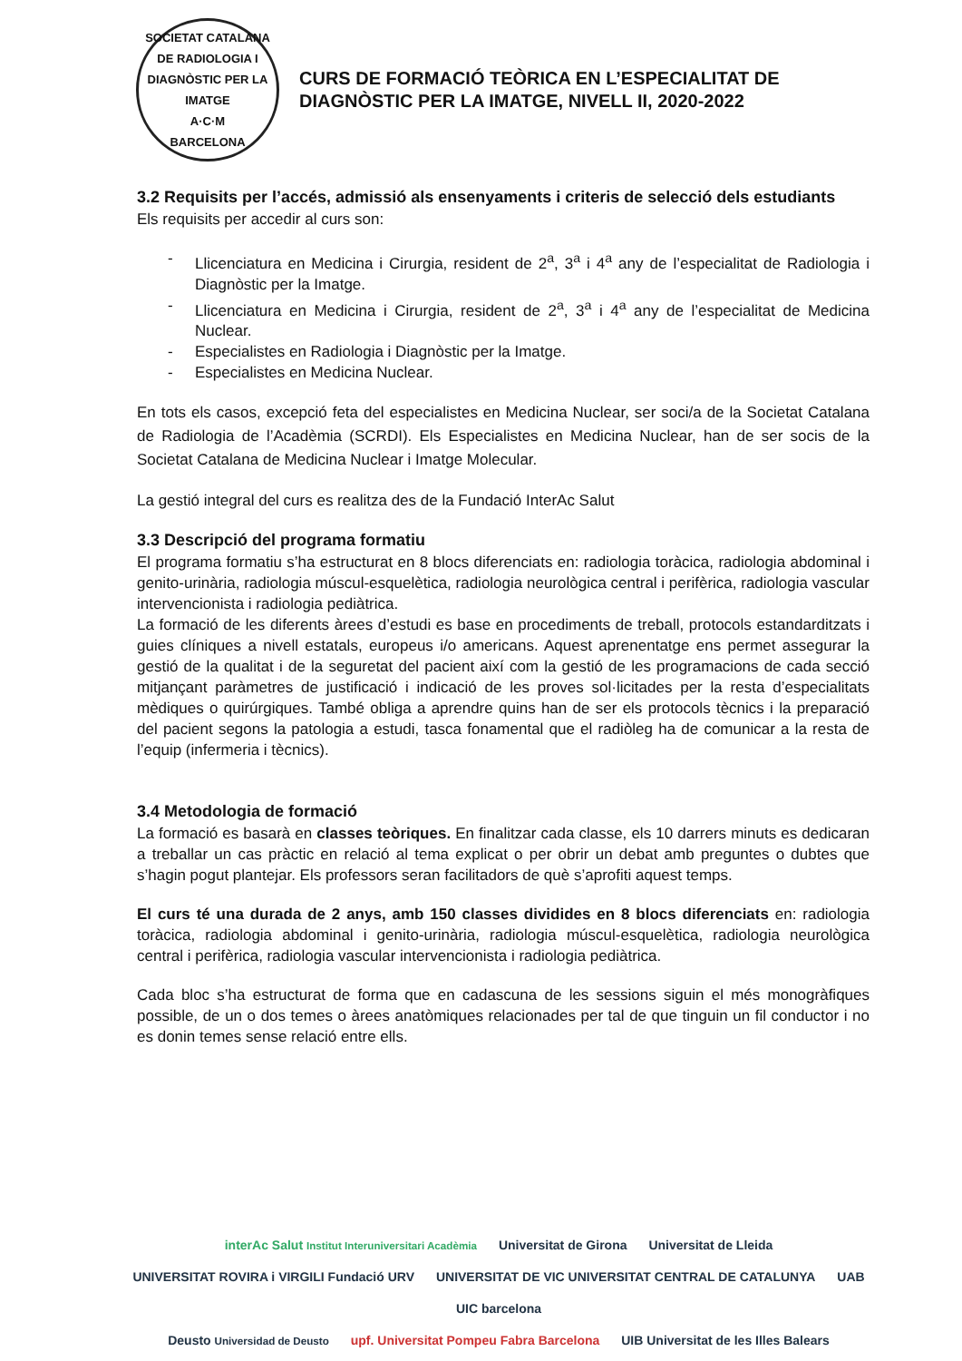SOCIETAT CATALANA DE RADIOLOGIA I DIAGNÒSTIC PER LA IMATGE
A·C·M
BARCELONA
CURS DE FORMACIÓ TEÒRICA EN L’ESPECIALITAT DE
DIAGNÒSTIC PER LA IMATGE, NIVELL II, 2020-2022
3.2 Requisits per l’accés, admissió als ensenyaments i criteris de selecció dels estudiants
Els requisits per accedir al curs son:
- Llicenciatura en Medicina i Cirurgia, resident de 2<sup>a</sup>, 3<sup>a</sup> i 4<sup>a</sup> any de l’especialitat de Radiologia i Diagnòstic per la Imatge.
- Llicenciatura en Medicina i Cirurgia, resident de 2<sup>a</sup>, 3<sup>a</sup> i 4<sup>a</sup> any de l’especialitat de Medicina Nuclear.
- Especialistes en Radiologia i Diagnòstic per la Imatge.
- Especialistes en Medicina Nuclear.
En tots els casos, excepció feta del especialistes en Medicina Nuclear, ser soci/a de la Societat Catalana de Radiologia de l’Acadèmia (SCRDI). Els Especialistes en Medicina Nuclear, han de ser socis de la Societat Catalana de Medicina Nuclear i Imatge Molecular.
La gestió integral del curs es realitza des de la Fundació InterAc Salut
3.3 Descripció del programa formatiu
El programa formatiu s’ha estructurat en 8 blocs diferenciats en: radiologia toràcica, radiologia abdominal i genito-urinària, radiologia múscul-esquelètica, radiologia neurològica central i perifèrica, radiologia vascular intervencionista i radiologia pediàtrica.
La formació de les diferents àrees d’estudi es base en procediments de treball, protocols estandarditzats i guies clíniques a nivell estatals, europeus i/o americans. Aquest aprenentatge ens permet assegurar la gestió de la qualitat i de la seguretat del pacient així com la gestió de les programacions de cada secció mitjançant paràmetres de justificació i indicació de les proves sol·licitades per la resta d’especialitats mèdiques o quirúrgiques. També obliga a aprendre quins han de ser els protocols tècnics i la preparació del pacient segons la patologia a estudi, tasca fonamental que el radiòleg ha de comunicar a la resta de l’equip (infermeria i tècnics).
3.4 Metodologia de formació
La formació es basarà en classes teòriques. En finalitzar cada classe, els 10 darrers minuts es dedicaran a treballar un cas pràctic en relació al tema explicat o per obrir un debat amb preguntes o dubtes que s’hagin pogut plantejar. Els professors seran facilitadors de què s’aprofiti aquest temps.
El curs té una durada de 2 anys, amb 150 classes dividides en 8 blocs diferenciats en: radiologia toràcica, radiologia abdominal i genito-urinària, radiologia múscul-esquelètica, radiologia neurològica central i perifèrica, radiologia vascular intervencionista i radiologia pediàtrica.
Cada bloc s’ha estructurat de forma que en cadascuna de les sessions siguin el més monogràfiques possible, de un o dos temes o àrees anatòmiques relacionades per tal de que tinguin un fil conductor i no es donin temes sense relació entre ells.
interAc Salut Institut Interuniversitari Acadèmia Universitat de Girona Universitat de Lleida UNIVERSITAT ROVIRA i VIRGILI Fundació URV UNIVERSITAT DE VIC UNIVERSITAT CENTRAL DE CATALUNYA UAB UIC barcelona
Deusto Universidad de Deusto upf. Universitat Pompeu Fabra Barcelona UIB Universitat de les Illes Balears